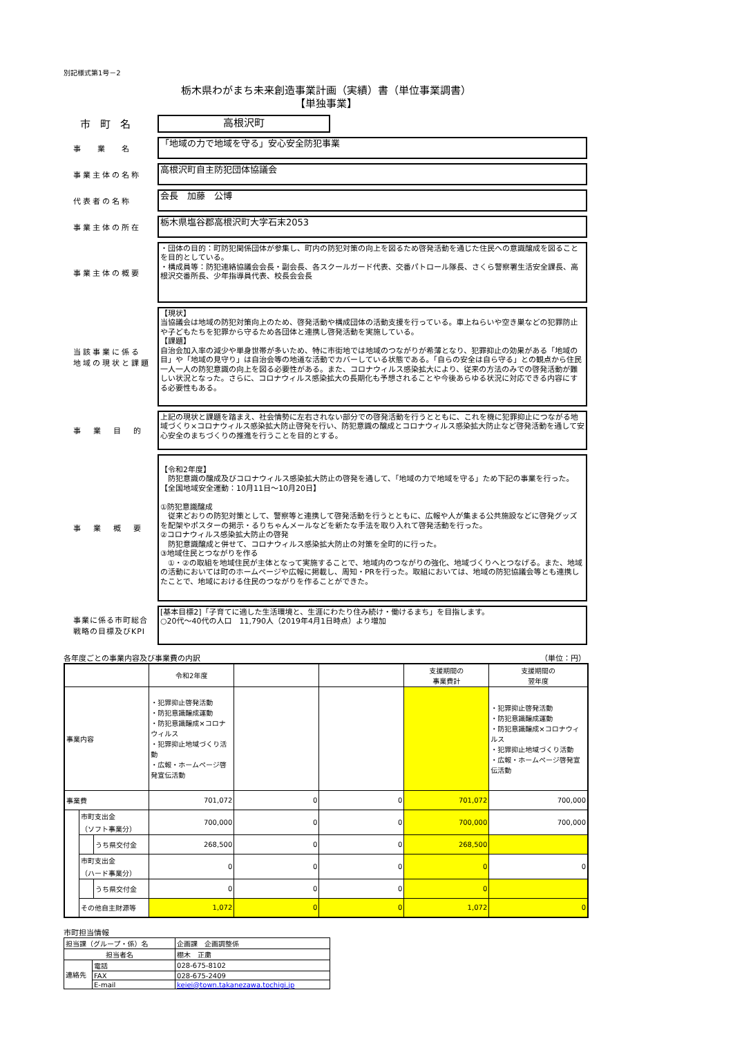別記様式第1号－2
栃木県わがまち未来創造事業計画（実績）書（単位事業調書）
【単独事業】
市町名
高根沢町
事業名
「地域の力で地域を守る」安心安全防犯事業
事業主体の名称
高根沢町自主防犯団体協議会
代表者の名称
会長　加藤　公博
事業主体の所在
栃木県塩谷郡高根沢町大字石末2053
事業主体の概要
・団体の目的：町防犯関係団体が参集し、町内の防犯対策の向上を図るため啓発活動を通じた住民への意識醸成を図ることを目的としている。
・構成員等：防犯連絡協議会会長・副会長、各スクールガード代表、交番パトロール隊長、さくら警察署生活安全課長、高根沢交番所長、少年指導員代表、校長会会長
当該事業に係る
地域の現状と課題
【現状】
当協議会は地域の防犯対策向上のため、啓発活動や構成団体の活動支援を行っている。車上ねらいや空き巣などの犯罪防止や子どもたちを犯罪から守るため各団体と連携し啓発活動を実施している。
【課題】
自治会加入率の減少や単身世帯が多いため、特に市街地では地域のつながりが希薄となり、犯罪抑止の効果がある「地域の目」や「地域の見守り」は自治会等の地道な活動でカバーしている状態である。「自らの安全は自ら守る」との観点から住民一人一人の防犯意識の向上を図る必要性がある。また、コロナウィルス感染拡大により、従来の方法のみでの啓発活動が難しい状況となった。さらに、コロナウィルス感染拡大の長期化も予想されることや今後あらゆる状況に対応できる内容にする必要性もある。
事業目的
上記の現状と課題を踏まえ、社会情勢に左右されない部分での啓発活動を行うとともに、これを機に犯罪抑止につながる地域づくり×コロナウィルス感染拡大防止啓発を行い、防犯意識の醸成とコロナウィルス感染拡大防止など啓発活動を通して安心安全のまちづくりの推進を行うことを目的とする。
事業概要
【令和2年度】
　防犯意識の醸成及びコロナウィルス感染拡大防止の啓発を通して、「地域の力で地域を守る」ため下記の事業を行った。
【全国地域安全運動：10月11日～10月20日】
①防犯意識醸成
　従来どおりの防犯対策として、警察等と連携して啓発活動を行うとともに、広報や人が集まる公共施設などに啓発グッズを配架やポスターの掲示・るりちゃんメールなどを新たな手法を取り入れて啓発活動を行った。
②コロナウィルス感染拡大防止の啓発
　防犯意識醸成と併せて、コロナウィルス感染拡大防止の対策を全町的に行った。
③地域住民とつながりを作る
　①・②の取組を地域住民が主体となって実施することで、地域内のつながりの強化、地域づくりへとつなげる。また、地域の活動においては町のホームページや広報に掲載し、周知・PRを行った。取組においては、地域の防犯協議会等とも連携したことで、地域における住民のつながりを作ることができた。
事業に係る市町総合
戦略の目標及びKPI
[基本目標2]「子育てに適した生活環境と、生涯にわたり住み続け・働けるまち」を目指します。
○20代～40代の人口　11,790人（2019年4月1日時点）より増加
各年度ごとの事業内容及び事業費の内訳 （単位：円）
| | | | 令和2年度 | | | 支援期間の 事業費計 | 支援期間の 翌年度 |
| --- | --- | --- | --- | --- | --- | --- | --- |
| 事業内容 | | | ・犯罪抑止啓発活動 ・防犯意識醸成運動 ・防犯意識醸成×コロナウィルス ・犯罪抑止地域づくり活動 ・広報・ホームページ啓発宣伝活動 | | | | ・犯罪抑止啓発活動 ・防犯意識醸成運動 ・防犯意識醸成×コロナウィルス ・犯罪抑止地域づくり活動 ・広報・ホームページ啓発宣伝活動 |
| 事業費 | | | 701,072 | 0 | 0 | 701,072 | 700,000 |
| | 市町支出金 （ソフト事業分） | | 700,000 | 0 | 0 | 700,000 | 700,000 |
| | | うち県交付金 | 268,500 | 0 | 0 | 268,500 | |
| | 市町支出金 （ハード事業分） | | 0 | 0 | 0 | 0 | 0 |
| | | うち県交付金 | 0 | 0 | 0 | 0 | |
| | その他自主財源等 | | 1,072 | 0 | 0 | 1,072 | 0 |
市町担当情報
| 担当課（グループ・係）名 | | 企画課 企画調整係 |
| 担当者名 | | 棚木 正粛 |
| 連絡先 | 電話 | 028-675-8102 |
| | FAX | 028-675-2409 |
| | E-mail | keiei@town.takanezawa.tochigi.jp |